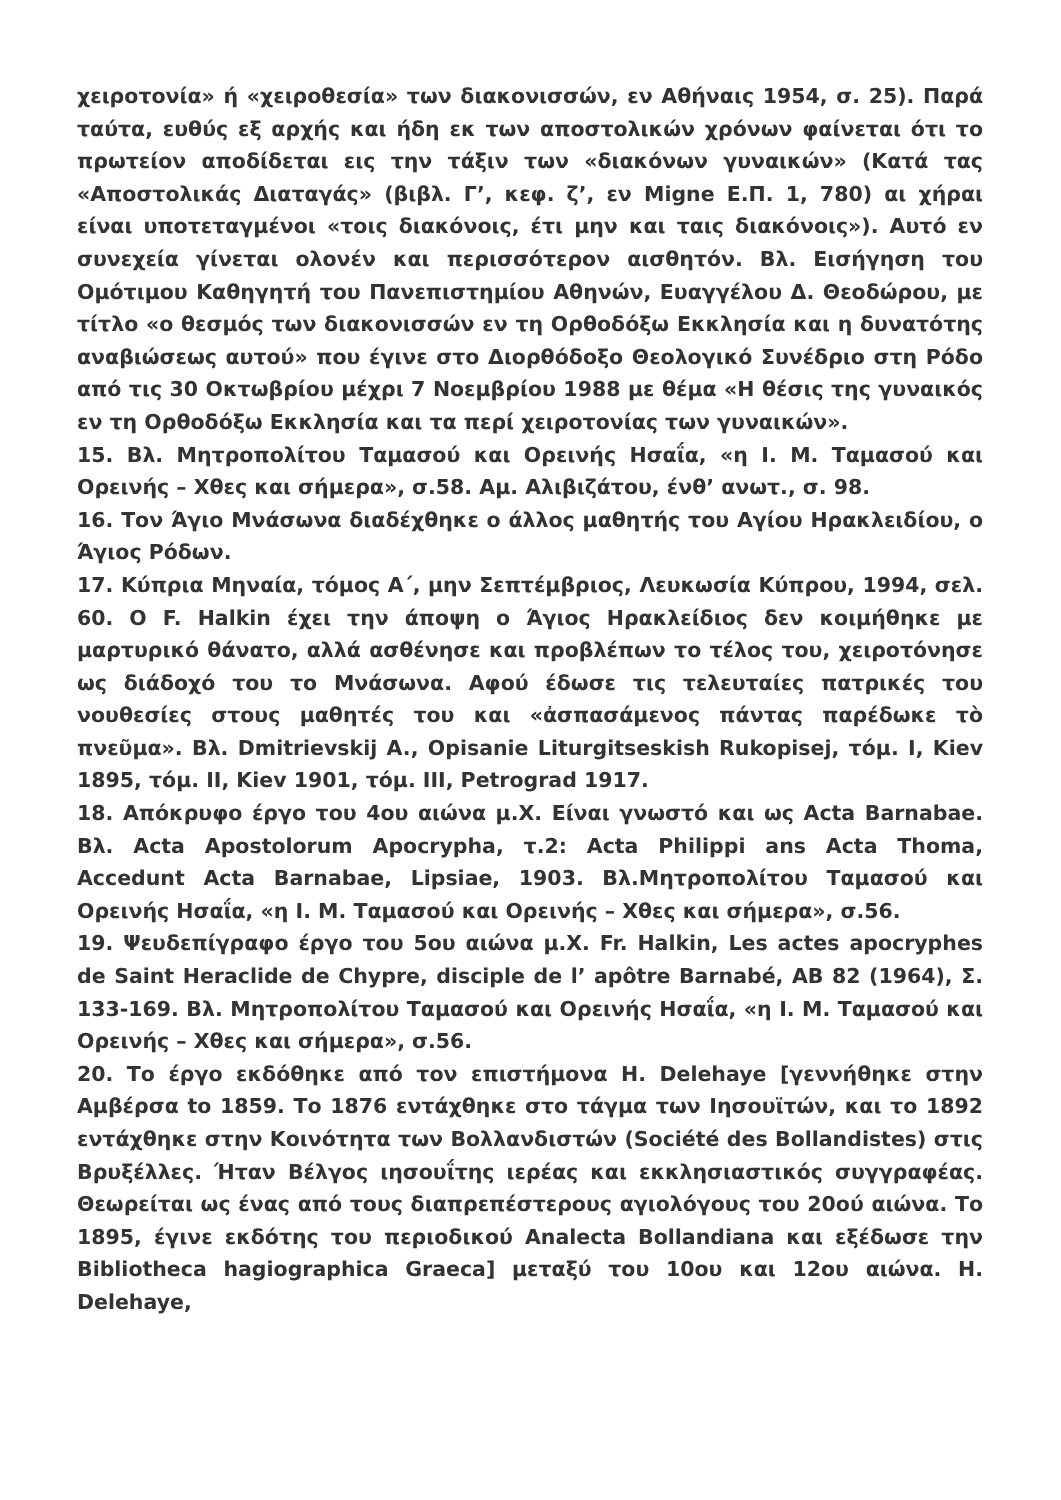χειροτονία» ή «χειροθεσία» των διακονισσών, εν Αθήναις 1954, σ. 25). Παρά ταύτα, ευθύς εξ αρχής και ήδη εκ των αποστολικών χρόνων φαίνεται ότι το πρωτείον αποδίδεται εις την τάξιν των «διακόνων γυναικών» (Κατά τας «Αποστολικάς Διαταγάς» (βιβλ. Γ’, κεφ. ζ’, εν Migne Ε.Π. 1, 780) αι χήραι είναι υποτεταγμένοι «τοις διακόνοις, έτι μην και ταις διακόνοις»). Αυτό εν συνεχεία γίνεται ολονέν και περισσότερον αισθητόν. Βλ. Εισήγηση του Ομότιμου Καθηγητή του Πανεπιστημίου Αθηνών, Ευαγγέλου Δ. Θεοδώρου, με τίτλο «ο θεσμός των διακονισσών εν τη Ορθοδόξω Εκκλησία και η δυνατότης αναβιώσεως αυτού» που έγινε στο Διορθόδοξο Θεολογικό Συνέδριο στη Ρόδο από τις 30 Οκτωβρίου μέχρι 7 Νοεμβρίου 1988 με θέμα «Η θέσις της γυναικός εν τη Ορθοδόξω Εκκλησία και τα περί χειροτονίας των γυναικών».
15. Βλ. Μητροπολίτου Ταμασού και Ορεινής Ησαΐα, «η Ι. Μ. Ταμασού και Ορεινής – Χθες και σήμερα», σ.58. Αμ. Αλιβιζάτου, ένθ’ ανωτ., σ. 98.
16. Τον Άγιο Μνάσωνα διαδέχθηκε ο άλλος μαθητής του Αγίου Ηρακλειδίου, ο Άγιος Ρόδων.
17. Κύπρια Μηναία, τόμος Α΄, μην Σεπτέμβριος, Λευκωσία Κύπρου, 1994, σελ. 60. Ο F. Halkin έχει την άποψη ο Άγιος Ηρακλείδιος δεν κοιμήθηκε με μαρτυρικό θάνατο, αλλά ασθένησε και προβλέπων το τέλος του, χειροτόνησε ως διάδοχό του το Μνάσωνα. Αφού έδωσε τις τελευταίες πατρικές του νουθεσίες στους μαθητές του και «ἀσπασάμενος πάντας παρέδωκε τὸ πνεῦμα». Βλ. Dmitrievskij A., Opisanie Liturgitseskish Rukopisej, τόμ. I, Kiev 1895, τόμ. II, Kiev 1901, τόμ. III, Petrograd 1917.
18. Απόκρυφο έργο του 4ου αιώνα μ.Χ. Είναι γνωστό και ως Acta Barnabae. Βλ. Acta Apostolorum Apocrypha, τ.2: Acta Philippi ans Acta Thoma, Accedunt Acta Barnabae, Lipsiae, 1903. Βλ.Μητροπολίτου Ταμασού και Ορεινής Ησαΐα, «η Ι. Μ. Ταμασού και Ορεινής – Χθες και σήμερα», σ.56.
19. Ψευδεπίγραφο έργο του 5ου αιώνα μ.Χ. Fr. Halkin, Les actes apocryphes de Saint Heraclide de Chypre, disciple de l’ apôtre Barnabé, AB 82 (1964), Σ. 133-169. Βλ. Μητροπολίτου Ταμασού και Ορεινής Ησαΐα, «η Ι. Μ. Ταμασού και Ορεινής – Χθες και σήμερα», σ.56.
20. Το έργο εκδόθηκε από τον επιστήμονα H. Delehaye [γεννήθηκε στην Αμβέρσα to 1859. Το 1876 εντάχθηκε στο τάγμα των Ιησουϊτών, και το 1892 εντάχθηκε στην Κοινότητα των Βολλανδιστών (Société des Bollandistes) στις Βρυξέλλες. Ήταν Βέλγος ιησουΐτης ιερέας και εκκλησιαστικός συγγραφέας. Θεωρείται ως ένας από τους διαπρεπέστερους αγιολόγους του 20ού αιώνα. Το 1895, έγινε εκδότης του περιοδικού Analecta Bollandiana και εξέδωσε την Bibliotheca hagiographica Graeca] μεταξύ του 10ου και 12ου αιώνα. H. Delehaye,